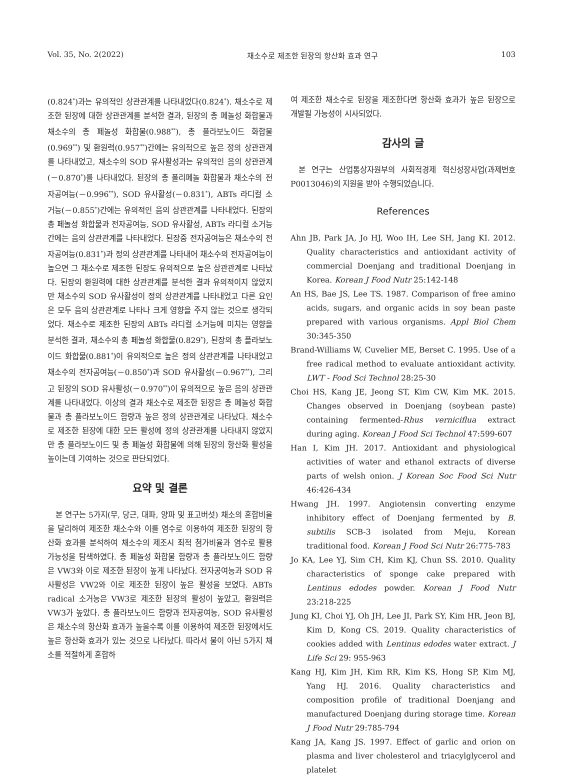Vol. 35, No. 2(2022) 채소수로 제조한 된장의 항산화 효과 연구 103
(0.824<sup>*</sup>)과는 유의적인 상관관계를 나타내었다(0.824<sup>*</sup>). 채소수로 제조한 된장에 대한 상관관계를 분석한 결과, 된장의 총 페놀성 화합물과 채소수의 총 페놀성 화합물(0.988<sup>**</sup>), 총 플라보노이드 화합물(0.969<sup>**</sup>) 및 환원력(0.957<sup>**</sup>)간에는 유의적으로 높은 정의 상관관계를 나타내었고, 채소수의 SOD 유사활성과는 유의적인 음의 상관관계(－0.870<sup>*</sup>)를 나타내었다. 된장의 총 폴리페놀 화합물과 채소수의 전자공여능(－0.996<sup>**</sup>), SOD 유사활성(－0.831<sup>*</sup>), ABTs 라디컬 소거능(－0.855<sup>*</sup>)간에는 유의적인 음의 상관관계를 나타내었다. 된장의 총 페놀성 화합물과 전자공여능, SOD 유사활성, ABTs 라디컬 소거능간에는 음의 상관관계를 나타내었다. 된장중 전자공여능은 채소수의 전자공여능(0.831<sup>*</sup>)과 정의 상관관계를 나타내어 채소수의 전자공여능이 높으면 그 채소수로 제조한 된장도 유의적으로 높은 상관관계로 나타났다. 된장의 환원력에 대한 상관관계를 분석한 결과 유의적이지 않았지만 채소수의 SOD 유사활성이 정의 상관관계를 나타내었고 다른 요인은 모두 음의 상관관계로 나타나 크게 영향을 주지 않는 것으로 생각되었다. 채소수로 제조한 된장의 ABTs 라디컬 소거능에 미치는 영향을 분석한 결과, 채소수의 총 페놀성 화합물(0.829<sup>*</sup>), 된장의 총 플라보노이드 화합물(0.881<sup>*</sup>)이 유의적으로 높은 정의 상관관계를 나타내었고 채소수의 전자공여능(－0.850<sup>*</sup>)과 SOD 유사활성(－0.967<sup>**</sup>), 그리고 된장의 SOD 유사활성(－0.970<sup>**</sup>)이 유의적으로 높은 음의 상관관계를 나타내었다. 이상의 결과 채소수로 제조한 된장은 총 페놀성 화합물과 총 플라보노이드 함량과 높은 정의 상관관계로 나타났다. 채소수로 제조한 된장에 대한 모든 활성에 정의 상관관계를 나타내지 않았지만 총 플라보노이드 및 총 페놀성 화합물에 의해 된장의 항산화 활성을 높이는데 기여하는 것으로 판단되었다.
요약 및 결론
본 연구는 5가지(무, 당근, 대파, 양파 및 표고버섯) 채소의 혼합비율을 달리하여 제조한 채소수와 이를 염수로 이용하여 제조한 된장의 항산화 효과를 분석하여 채소수의 제조시 최적 첨가비율과 염수로 활용 가능성을 탐색하였다. 총 페놀성 화합물 함량과 총 플라보노이드 함량은 VW3와 이로 제조한 된장이 높게 나타났다. 전자공여능과 SOD 유사활성은 VW2와 이로 제조한 된장이 높은 활성을 보였다. ABTs radical 소거능은 VW3로 제조한 된장의 활성이 높았고, 환원력은 VW3가 높았다. 총 플라보노이드 함량과 전자공여능, SOD 유사활성은 채소수의 항산화 효과가 높을수록 이를 이용하여 제조한 된장에서도 높은 항산화 효과가 있는 것으로 나타났다. 따라서 물이 아닌 5가지 채소를 적절하게 혼합하
여 제조한 채소수로 된장을 제조한다면 항산화 효과가 높은 된장으로 개발될 가능성이 시사되었다.
감사의 글
본 연구는 산업통상자원부의 사회적경제 혁신성장사업(과제번호 P0013046)의 지원을 받아 수행되었습니다.
References
Ahn JB, Park JA, Jo HJ, Woo IH, Lee SH, Jang KI. 2012. Quality characteristics and antioxidant activity of commercial Doenjang and traditional Doenjang in Korea. Korean J Food Nutr 25:142-148
An HS, Bae JS, Lee TS. 1987. Comparison of free amino acids, sugars, and organic acids in soy bean paste prepared with various organisms. Appl Biol Chem 30:345-350
Brand-Williams W, Cuvelier ME, Berset C. 1995. Use of a free radical method to evaluate antioxidant activity. LWT - Food Sci Technol 28:25-30
Choi HS, Kang JE, Jeong ST, Kim CW, Kim MK. 2015. Changes observed in Doenjang (soybean paste) containing fermented-Rhus verniciflua extract during aging. Korean J Food Sci Technol 47:599-607
Han I, Kim JH. 2017. Antioxidant and physiological activities of water and ethanol extracts of diverse parts of welsh onion. J Korean Soc Food Sci Nutr 46:426-434
Hwang JH. 1997. Angiotensin converting enzyme inhibitory effect of Doenjang fermented by B. subtilis SCB-3 isolated from Meju, Korean traditional food. Korean J Food Sci Nutr 26:775-783
Jo KA, Lee YJ, Sim CH, Kim KJ, Chun SS. 2010. Quality characteristics of sponge cake prepared with Lentinus edodes powder. Korean J Food Nutr 23:218-225
Jung KI, Choi YJ, Oh JH, Lee JI, Park SY, Kim HR, Jeon BJ, Kim D, Kong CS. 2019. Quality characteristics of cookies added with Lentinus edodes water extract. J Life Sci 29: 955-963
Kang HJ, Kim JH, Kim RR, Kim KS, Hong SP, Kim MJ, Yang HJ. 2016. Quality characteristics and composition profile of traditional Doenjang and manufactured Doenjang during storage time. Korean J Food Nutr 29:785-794
Kang JA, Kang JS. 1997. Effect of garlic and orion on plasma and liver cholesterol and triacylglycerol and platelet